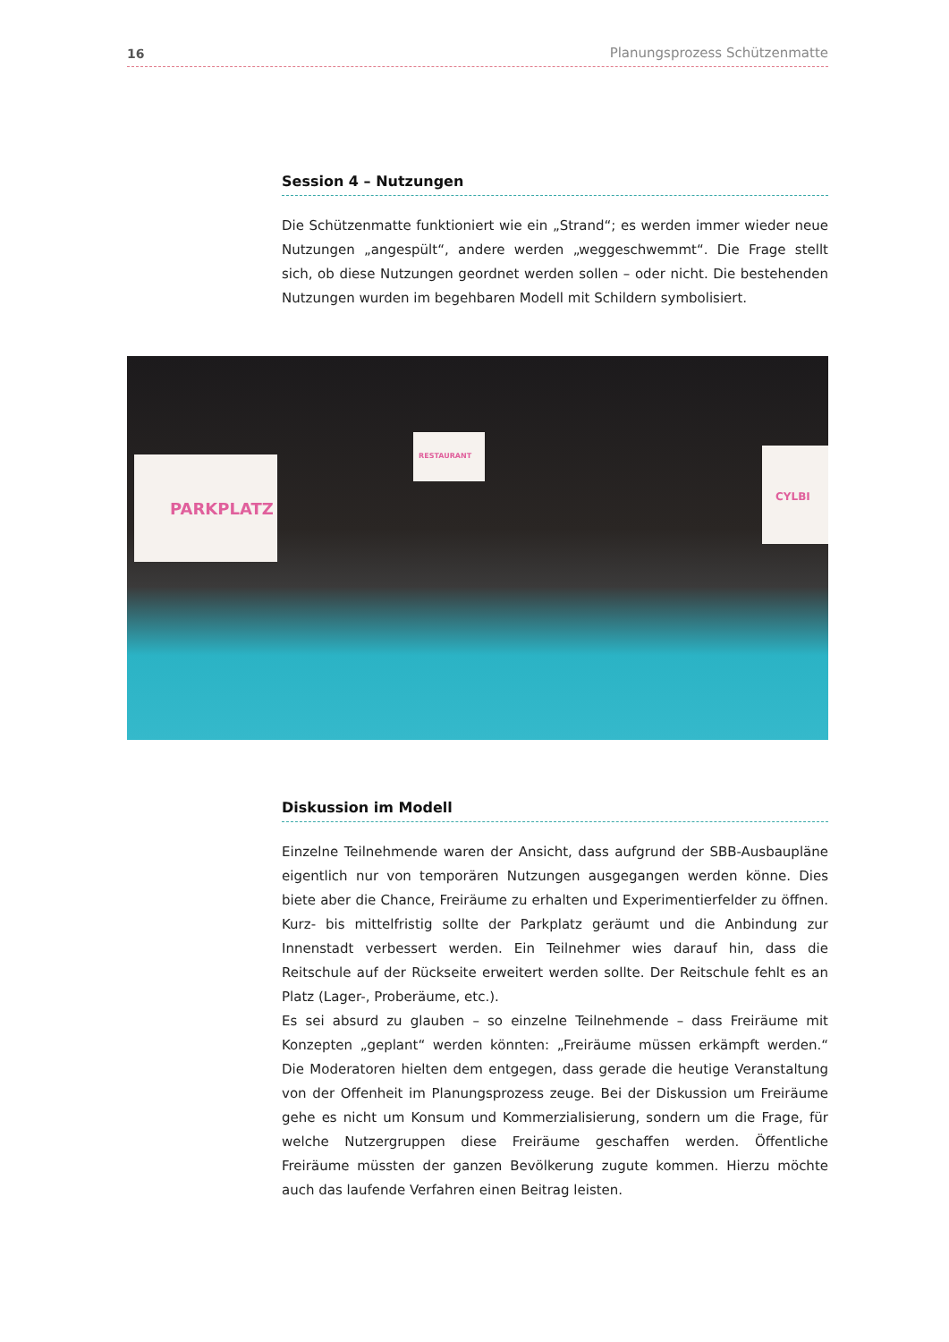16 Planungsprozess Schützenmatte
Session 4 – Nutzungen
Die Schützenmatte funktioniert wie ein „Strand“; es werden immer wieder neue Nutzungen „angespült“, andere werden „weggeschwemmt“. Die Frage stellt sich, ob diese Nutzungen geordnet werden sollen – oder nicht. Die bestehenden Nutzungen wurden im begehbaren Modell mit Schildern symbolisiert.
PARKPLATZ
RESTAURANT
CYLBI
Diskussion im Modell
Einzelne Teilnehmende waren der Ansicht, dass aufgrund der SBB-Ausbaupläne eigentlich nur von temporären Nutzungen ausgegangen werden könne. Dies biete aber die Chance, Freiräume zu erhalten und Experimentierfelder zu öffnen. Kurz- bis mittelfristig sollte der Parkplatz geräumt und die Anbindung zur Innenstadt verbessert werden. Ein Teilnehmer wies darauf hin, dass die Reitschule auf der Rückseite erweitert werden sollte. Der Reitschule fehlt es an Platz (Lager-, Proberäume, etc.).
Es sei absurd zu glauben – so einzelne Teilnehmende – dass Freiräume mit Konzepten „geplant“ werden könnten: „Freiräume müssen erkämpft werden.“ Die Moderatoren hielten dem entgegen, dass gerade die heutige Veranstaltung von der Offenheit im Planungsprozess zeuge. Bei der Diskussion um Freiräume gehe es nicht um Konsum und Kommerzialisierung, sondern um die Frage, für welche Nutzergruppen diese Freiräume geschaffen werden. Öffentliche Freiräume müssten der ganzen Bevölkerung zugute kommen. Hierzu möchte auch das laufende Verfahren einen Beitrag leisten.